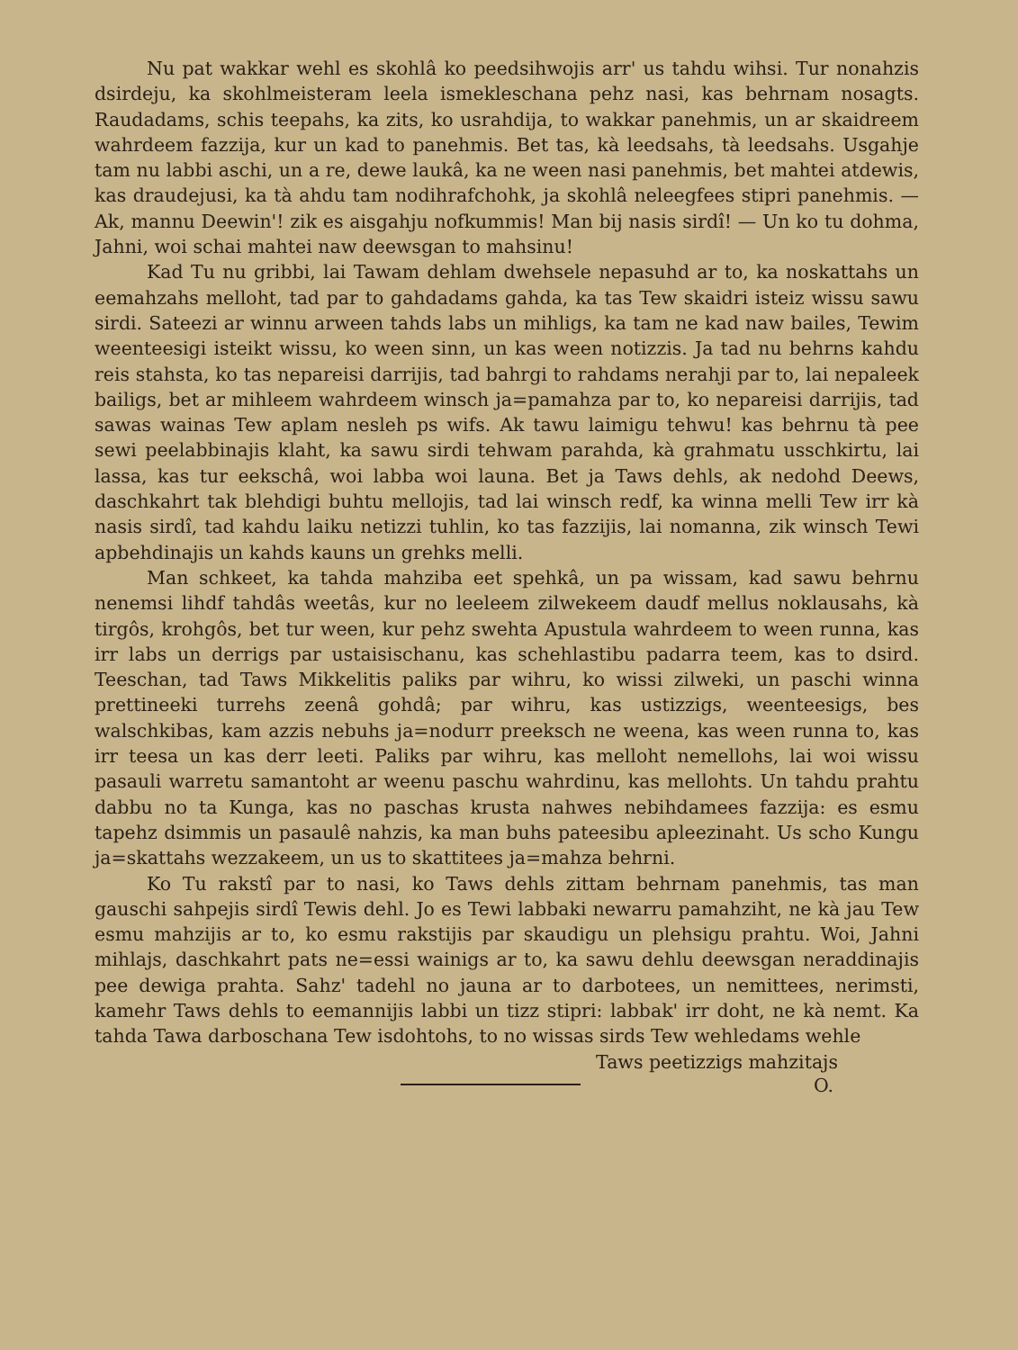Nu pat wakkar wehl es skohlâ ko peedsihwojis arr' us tahdu wihsi. Tur nonahzis dsirdeju, ka skohlmeisteram leela ismekleschana pehz nasi, kas behrnam nosagts. Raudadams, schis teepahs, ka zits, ko usrahdija, to wakkar panehmis, un ar skaidreem wahrdeem fazzija, kur un kad to panehmis. Bet tas, kà leedsahs, tà leedsahs. Usgahje tam nu labbi aschi, un a re, dewe laukâ, ka ne ween nasi panehmis, bet mahtei atdewis, kas draudejusi, ka tà ahdu tam nodihrafchohk, ja skohlâ neleegfees stipri panehmis. — Ak, mannu Deewin'! zik es aisgahju nofkummis! Man bij nasis sirdî! — Un ko tu dohma, Jahni, woi schai mahtei naw deewsgan to mahsinu!
Kad Tu nu gribbi, lai Tawam dehlam dwehsele nepasuhd ar to, ka noskattahs un eemahzahs melloht, tad par to gahdadams gahda, ka tas Tew skaidri isteiz wissu sawu sirdi. Sateezi ar winnu arween tahds labs un mihligs, ka tam ne kad naw bailes, Tewim weenteesigi isteikt wissu, ko ween sinn, un kas ween notizzis. Ja tad nu behrns kahdu reis stahsta, ko tas nepareisi darrijis, tad bahrgi to rahdams nerahji par to, lai nepaleek bailigs, bet ar mihleem wahrdeem winsch ja=pamahza par to, ko nepareisi darrijis, tad sawas wainas Tew aplam nesleh ps wifs. Ak tawu laimigu tehwu! kas behrnu tà pee sewi peelabbinajis klaht, ka sawu sirdi tehwam parahda, kà grahmatu usschkirtu, lai lassa, kas tur eekschâ, woi labba woi launa. Bet ja Taws dehls, ak nedohd Deews, daschkahrt tak blehdigi buhtu mellojis, tad lai winsch redf, ka winna melli Tew irr kà nasis sirdî, tad kahdu laiku netizzi tuhlin, ko tas fazzijis, lai nomanna, zik winsch Tewi apbehdinajis un kahds kauns un grehks melli.
Man schkeet, ka tahda mahziba eet spehkâ, un pa wissam, kad sawu behrnu nenemsi lihdf tahdâs weetâs, kur no leeleem zilwekeem daudf mellus noklausahs, kà tirgôs, krohgôs, bet tur ween, kur pehz swehta Apustula wahrdeem to ween runna, kas irr labs un derrigs par ustaisischanu, kas schehlastibu padarra teem, kas to dsird. Teeschan, tad Taws Mikkelitis paliks par wihru, ko wissi zilweki, un paschi winna prettineeki turrehs zeenâ gohdâ; par wihru, kas ustizzigs, weenteesigs, bes walschkibas, kam azzis nebuhs ja=nodurr preeksch ne weena, kas ween runna to, kas irr teesa un kas derr leeti. Paliks par wihru, kas melloht nemellohs, lai woi wissu pasauli warretu samantoht ar weenu paschu wahrdinu, kas mellohts. Un tahdu prahtu dabbu no ta Kunga, kas no paschas krusta nahwes nebihdamees fazzija: es esmu tapehz dsimmis un pasaulê nahzis, ka man buhs pateesibu apleezinaht. Us scho Kungu ja=skattahs wezzakeem, un us to skattitees ja=mahza behrni.
Ko Tu rakstî par to nasi, ko Taws dehls zittam behrnam panehmis, tas man gauschi sahpejis sirdî Tewis dehl. Jo es Tewi labbaki newarru pamahziht, ne kà jau Tew esmu mahzijis ar to, ko esmu rakstijis par skaudigu un plehsigu prahtu. Woi, Jahni mihlajs, daschkahrt pats ne=essi wainigs ar to, ka sawu dehlu deewsgan neraddinajis pee dewiga prahta. Sahz' tadehl no jauna ar to darbotees, un nemittees, nerimsti, kamehr Taws dehls to eemannijis labbi un tizz stipri: labbak' irr doht, ne kà nemt. Ka tahda Tawa darboschana Tew isdohtohs, to no wissas sirds Tew wehledams wehle
Taws peetizzigs mahzitajs
O.